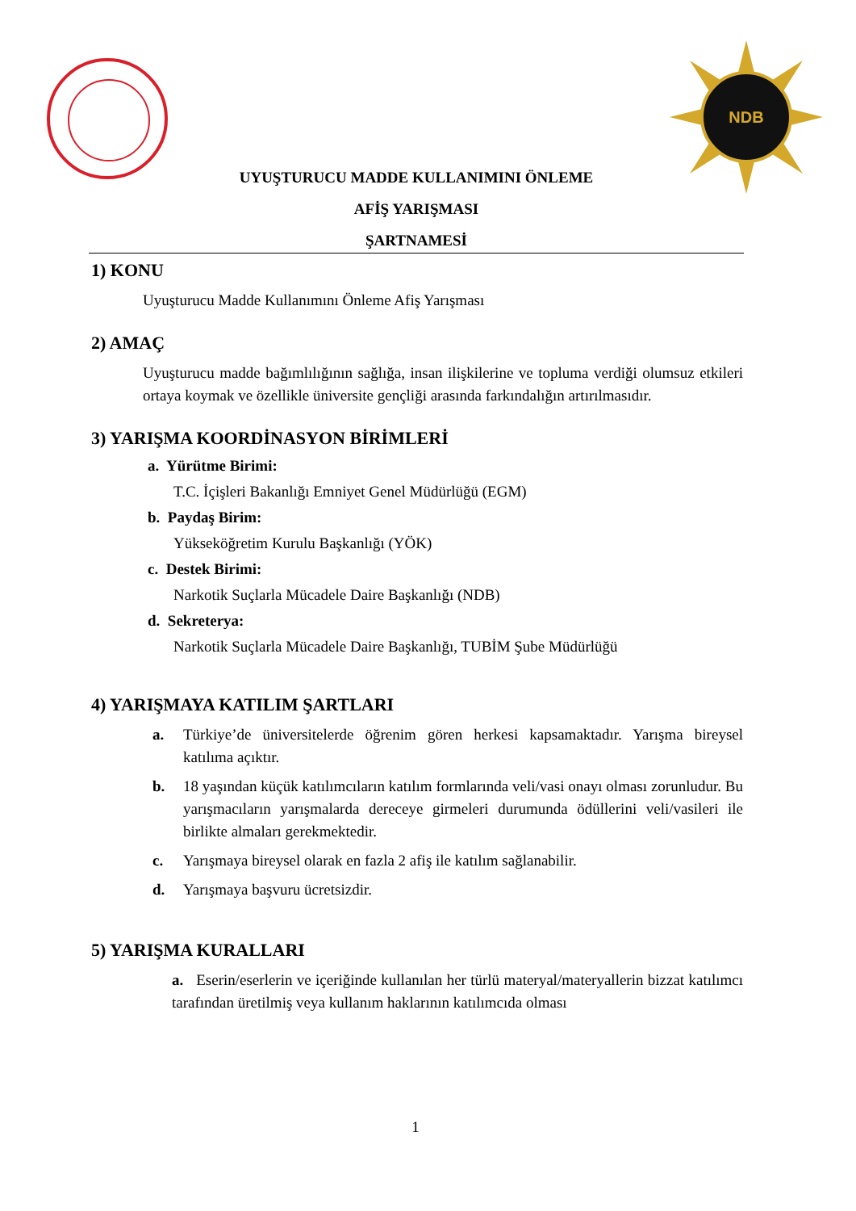NDB
UYUŞTURUCU MADDE KULLANIMINI ÖNLEME
AFİŞ YARIŞMASI
ŞARTNAMESİ
1) KONU
Uyuşturucu Madde Kullanımını Önleme Afiş Yarışması
2) AMAÇ
Uyuşturucu madde bağımlılığının sağlığa, insan ilişkilerine ve topluma verdiği olumsuz etkileri ortaya koymak ve özellikle üniversite gençliği arasında farkındalığın artırılmasıdır.
3) YARIŞMA KOORDİNASYON BİRİMLERİ
a. Yürütme Birimi:
T.C. İçişleri Bakanlığı Emniyet Genel Müdürlüğü (EGM)
b. Paydaş Birim:
Yükseköğretim Kurulu Başkanlığı (YÖK)
c. Destek Birimi:
Narkotik Suçlarla Mücadele Daire Başkanlığı (NDB)
d. Sekreterya:
Narkotik Suçlarla Mücadele Daire Başkanlığı, TUBİM Şube Müdürlüğü
4) YARIŞMAYA KATILIM ŞARTLARI
a. Türkiye’de üniversitelerde öğrenim gören herkesi kapsamaktadır. Yarışma bireysel katılıma açıktır.
b. 18 yaşından küçük katılımcıların katılım formlarında veli/vasi onayı olması zorunludur. Bu yarışmacıların yarışmalarda dereceye girmeleri durumunda ödüllerini veli/vasileri ile birlikte almaları gerekmektedir.
c. Yarışmaya bireysel olarak en fazla 2 afiş ile katılım sağlanabilir.
d. Yarışmaya başvuru ücretsizdir.
5) YARIŞMA KURALLARI
a. Eserin/eserlerin ve içeriğinde kullanılan her türlü materyal/materyallerin bizzat katılımcı tarafından üretilmiş veya kullanım haklarının katılımcıda olması
1